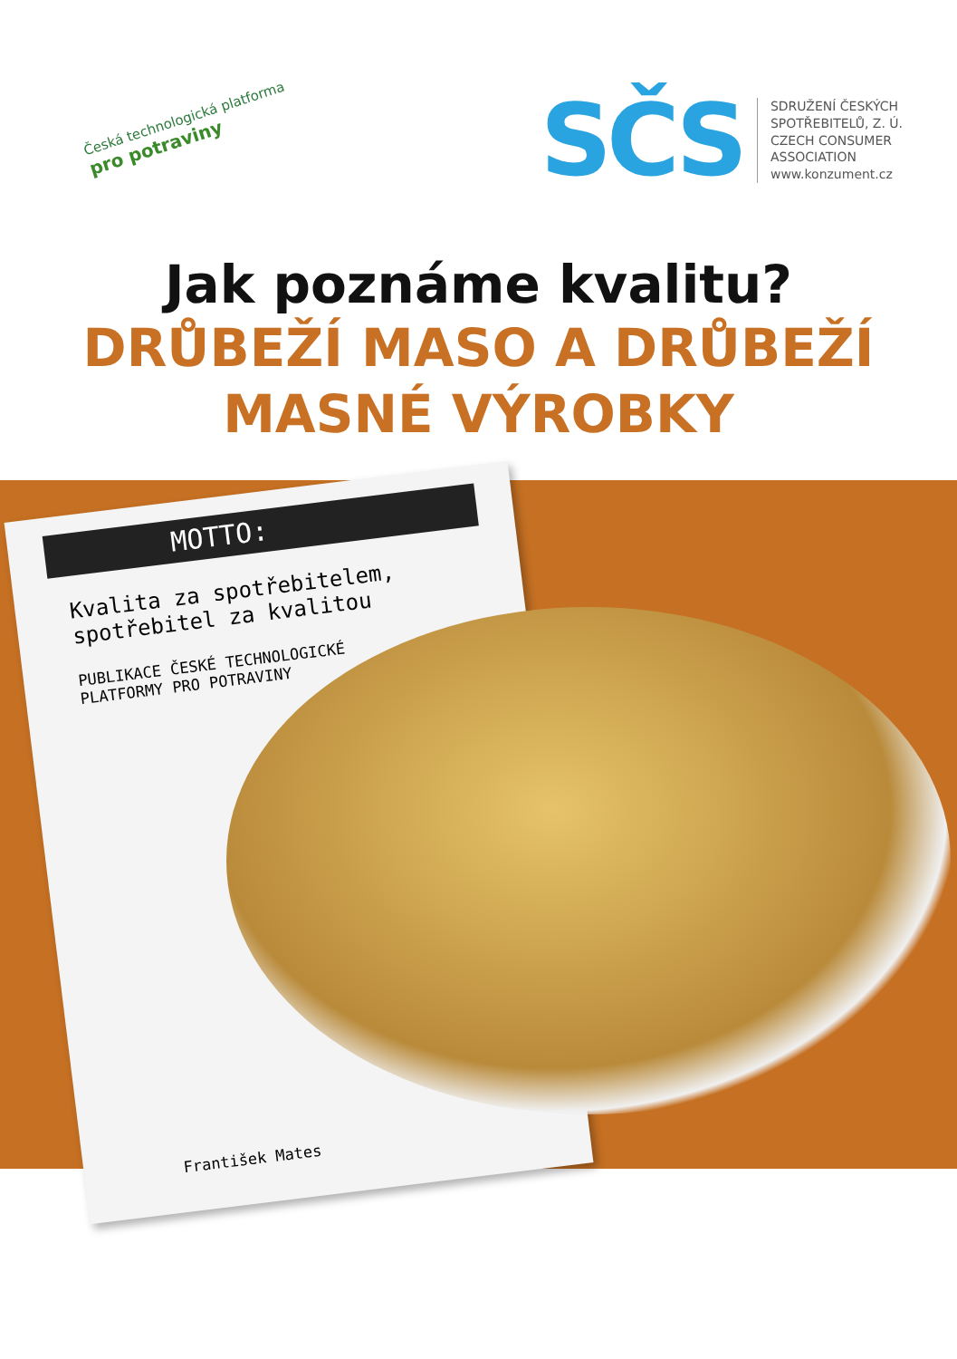Česká technologická platforma
pro potraviny
SČS
SDRUŽENÍ ČESKÝCH
SPOTŘEBITELŮ, Z. Ú.
CZECH CONSUMER
ASSOCIATION
www.konzument.cz
Jak poznáme kvalitu?
DRŮBEŽÍ MASO A DRŮBEŽÍ
MASNÉ VÝROBKY
MOTTO:
Kvalita za spotřebitelem,
spotřebitel za kvalitou
PUBLIKACE ČESKÉ TECHNOLOGICKÉ
PLATFORMY PRO POTRAVINY
František Mates